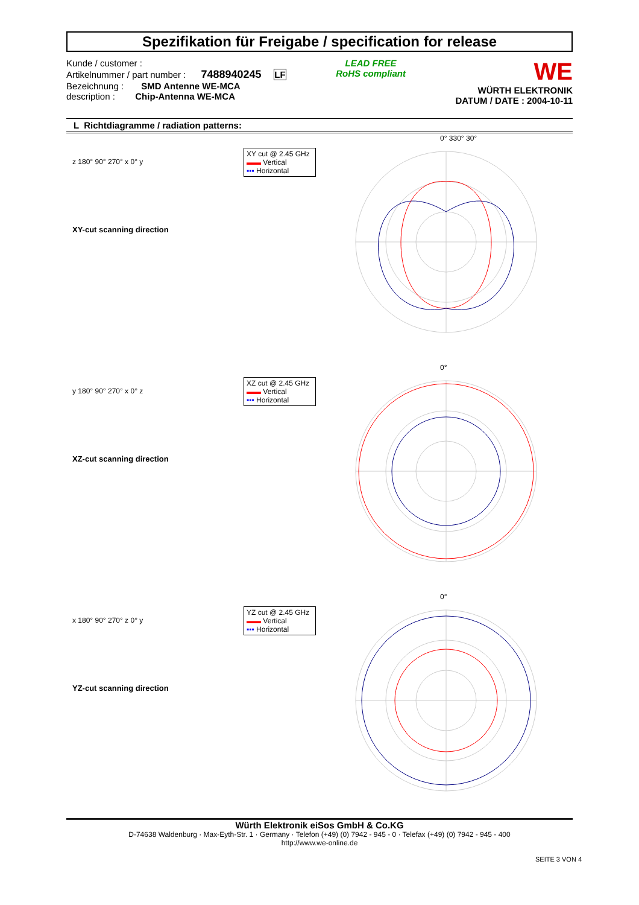Spezifikation für Freigabe / specification for release
Kunde / customer :
Artikelnummer / part number : 7488940245 LF
Bezeichnung : SMD Antenne WE-MCA
description : Chip-Antenna WE-MCA
LEAD FREE
RoHS compliant
WE
WÜRTH ELEKTRONIK
DATUM / DATE : 2004-10-11
L Richtdiagramme / radiation patterns:
z 180° 90° 270° x 0° y
XY cut @ 2.45 GHz
▬▬ Vertical
▪▪▪ Horizontal
XY-cut scanning direction
0° 330° 30°
y 180° 90° 270° x 0° z
XZ cut @ 2.45 GHz
▬▬ Vertical
▪▪▪ Horizontal
XZ-cut scanning direction
0°
x 180° 90° 270° z 0° y
YZ cut @ 2.45 GHz
▬▬ Vertical
▪▪▪ Horizontal
YZ-cut scanning direction
0°
Würth Elektronik eiSos GmbH & Co.KG
D-74638 Waldenburg · Max-Eyth-Str. 1 · Germany · Telefon (+49) (0) 7942 - 945 - 0 · Telefax (+49) (0) 7942 - 945 - 400
http://www.we-online.de
SEITE 3 VON 4